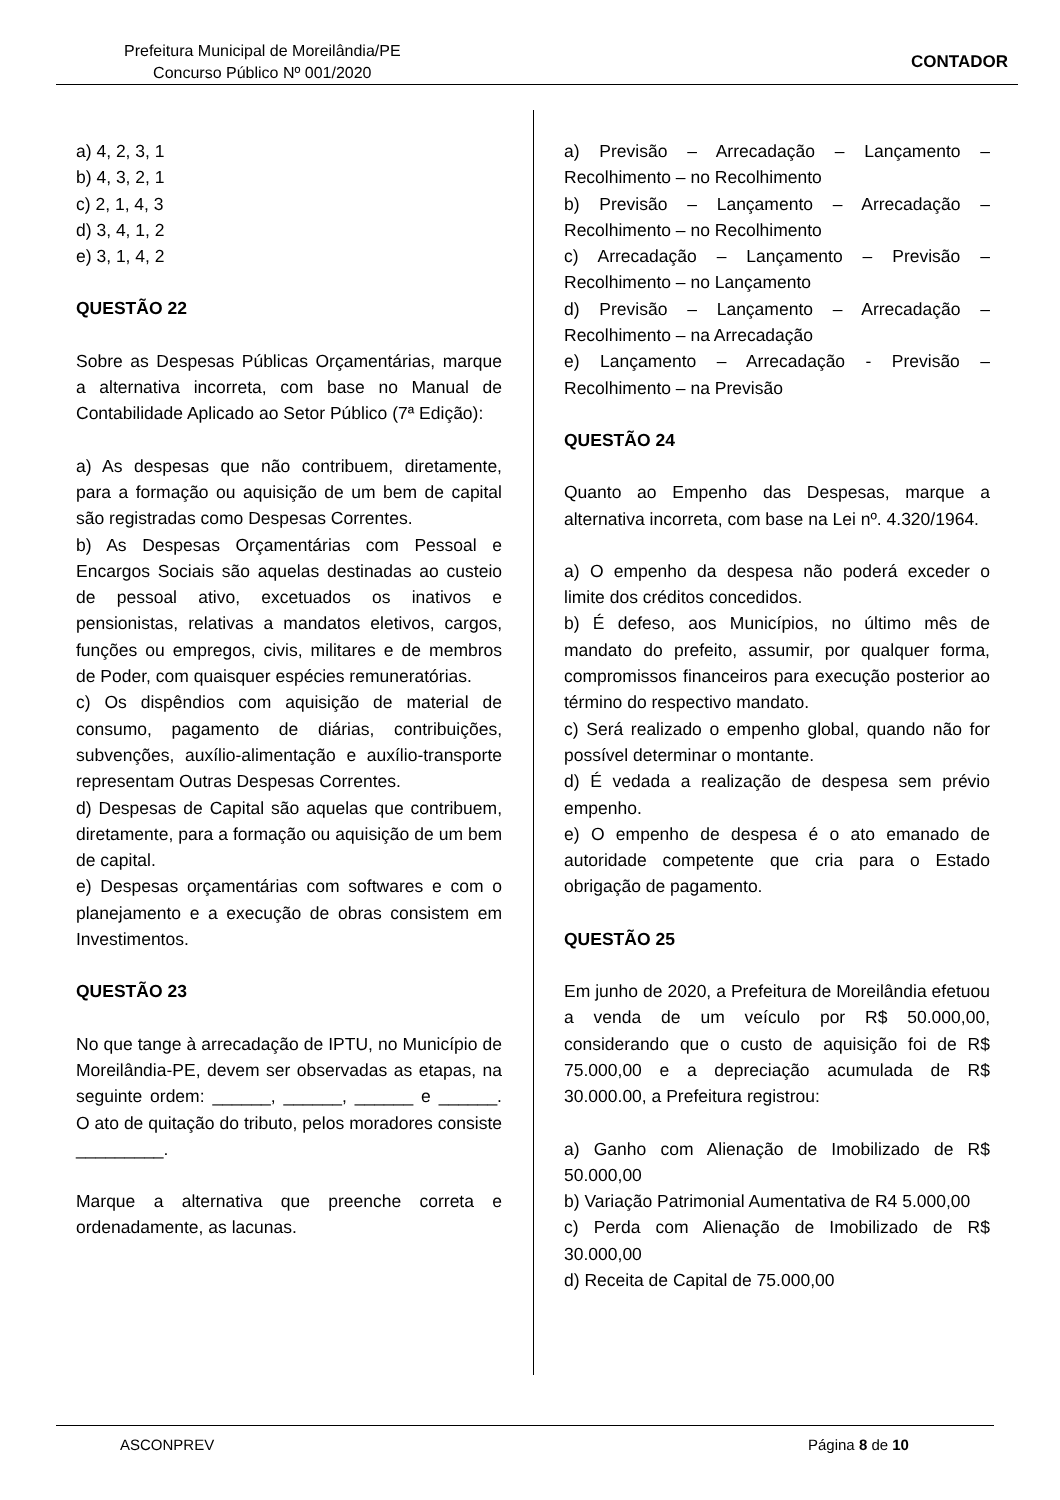Prefeitura Municipal de Moreilândia/PE
Concurso Público Nº 001/2020
CONTADOR
a) 4, 2, 3, 1
b) 4, 3, 2, 1
c) 2, 1, 4, 3
d) 3, 4, 1, 2
e) 3, 1, 4, 2
QUESTÃO 22
Sobre as Despesas Públicas Orçamentárias, marque a alternativa incorreta, com base no Manual de Contabilidade Aplicado ao Setor Público (7ª Edição):
a) As despesas que não contribuem, diretamente, para a formação ou aquisição de um bem de capital são registradas como Despesas Correntes.
b) As Despesas Orçamentárias com Pessoal e Encargos Sociais são aquelas destinadas ao custeio de pessoal ativo, excetuados os inativos e pensionistas, relativas a mandatos eletivos, cargos, funções ou empregos, civis, militares e de membros de Poder, com quaisquer espécies remuneratórias.
c) Os dispêndios com aquisição de material de consumo, pagamento de diárias, contribuições, subvenções, auxílio-alimentação e auxílio-transporte representam Outras Despesas Correntes.
d) Despesas de Capital são aquelas que contribuem, diretamente, para a formação ou aquisição de um bem de capital.
e) Despesas orçamentárias com softwares e com o planejamento e a execução de obras consistem em Investimentos.
QUESTÃO 23
No que tange à arrecadação de IPTU, no Município de Moreilândia-PE, devem ser observadas as etapas, na seguinte ordem: ______, ______, ______ e ______. O ato de quitação do tributo, pelos moradores consiste _________.
Marque a alternativa que preenche correta e ordenadamente, as lacunas.
a) Previsão – Arrecadação – Lançamento – Recolhimento – no Recolhimento
b) Previsão – Lançamento – Arrecadação – Recolhimento – no Recolhimento
c) Arrecadação – Lançamento – Previsão – Recolhimento – no Lançamento
d) Previsão – Lançamento – Arrecadação – Recolhimento – na Arrecadação
e) Lançamento – Arrecadação - Previsão – Recolhimento – na Previsão
QUESTÃO 24
Quanto ao Empenho das Despesas, marque a alternativa incorreta, com base na Lei nº. 4.320/1964.
a) O empenho da despesa não poderá exceder o limite dos créditos concedidos.
b) É defeso, aos Municípios, no último mês de mandato do prefeito, assumir, por qualquer forma, compromissos financeiros para execução posterior ao término do respectivo mandato.
c) Será realizado o empenho global, quando não for possível determinar o montante.
d) É vedada a realização de despesa sem prévio empenho.
e) O empenho de despesa é o ato emanado de autoridade competente que cria para o Estado obrigação de pagamento.
QUESTÃO 25
Em junho de 2020, a Prefeitura de Moreilândia efetuou a venda de um veículo por R$ 50.000,00, considerando que o custo de aquisição foi de R$ 75.000,00 e a depreciação acumulada de R$ 30.000.00, a Prefeitura registrou:
a) Ganho com Alienação de Imobilizado de R$ 50.000,00
b) Variação Patrimonial Aumentativa de R4 5.000,00
c) Perda com Alienação de Imobilizado de R$ 30.000,00
d) Receita de Capital de 75.000,00
ASCONPREV Página 8 de 10